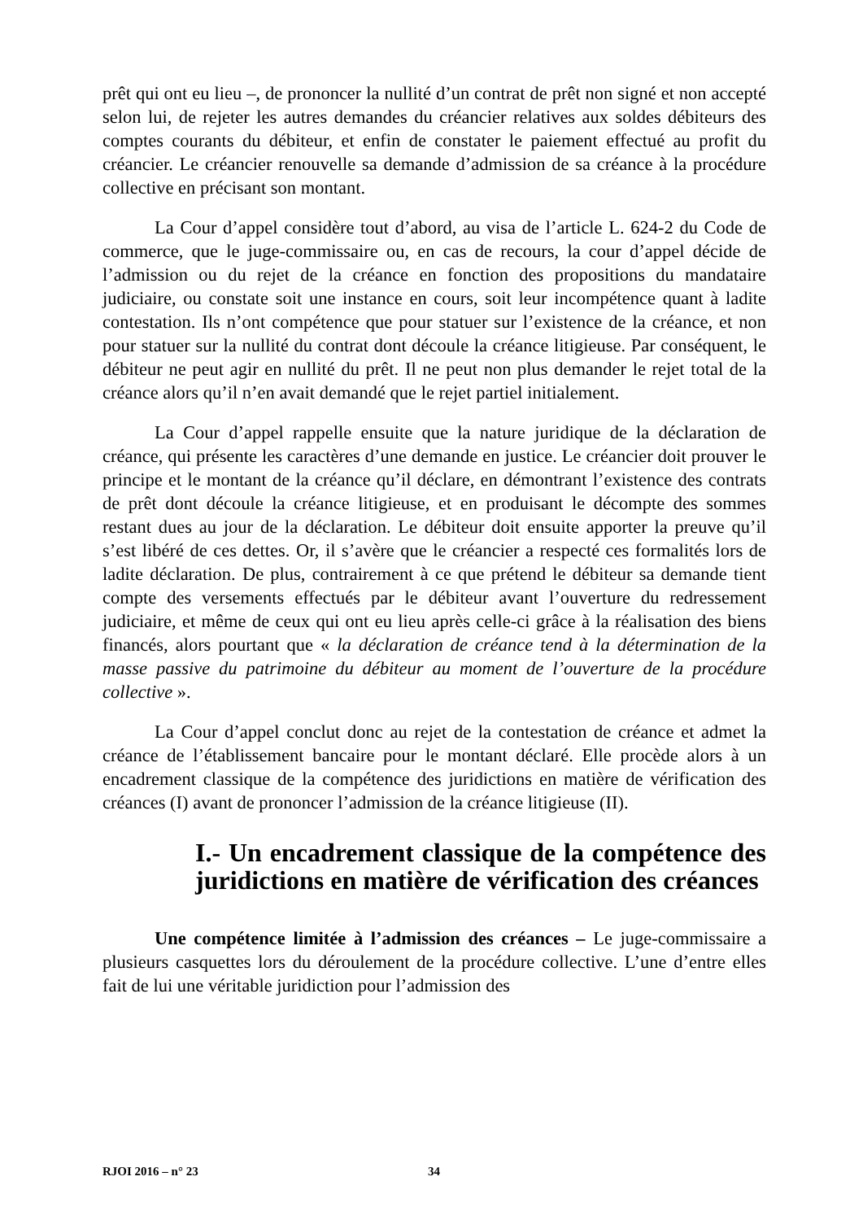prêt qui ont eu lieu –, de prononcer la nullité d’un contrat de prêt non signé et non accepté selon lui, de rejeter les autres demandes du créancier relatives aux soldes débiteurs des comptes courants du débiteur, et enfin de constater le paiement effectué au profit du créancier. Le créancier renouvelle sa demande d’admission de sa créance à la procédure collective en précisant son montant.
La Cour d’appel considère tout d’abord, au visa de l’article L. 624-2 du Code de commerce, que le juge-commissaire ou, en cas de recours, la cour d’appel décide de l’admission ou du rejet de la créance en fonction des propositions du mandataire judiciaire, ou constate soit une instance en cours, soit leur incompétence quant à ladite contestation. Ils n’ont compétence que pour statuer sur l’existence de la créance, et non pour statuer sur la nullité du contrat dont découle la créance litigieuse. Par conséquent, le débiteur ne peut agir en nullité du prêt. Il ne peut non plus demander le rejet total de la créance alors qu’il n’en avait demandé que le rejet partiel initialement.
La Cour d’appel rappelle ensuite que la nature juridique de la déclaration de créance, qui présente les caractères d’une demande en justice. Le créancier doit prouver le principe et le montant de la créance qu’il déclare, en démontrant l’existence des contrats de prêt dont découle la créance litigieuse, et en produisant le décompte des sommes restant dues au jour de la déclaration. Le débiteur doit ensuite apporter la preuve qu’il s’est libéré de ces dettes. Or, il s’avère que le créancier a respecté ces formalités lors de ladite déclaration. De plus, contrairement à ce que prétend le débiteur sa demande tient compte des versements effectués par le débiteur avant l’ouverture du redressement judiciaire, et même de ceux qui ont eu lieu après celle-ci grâce à la réalisation des biens financés, alors pourtant que « la déclaration de créance tend à la détermination de la masse passive du patrimoine du débiteur au moment de l’ouverture de la procédure collective ».
La Cour d’appel conclut donc au rejet de la contestation de créance et admet la créance de l’établissement bancaire pour le montant déclaré. Elle procède alors à un encadrement classique de la compétence des juridictions en matière de vérification des créances (I) avant de prononcer l’admission de la créance litigieuse (II).
I.- Un encadrement classique de la compétence des juridictions en matière de vérification des créances
Une compétence limitée à l’admission des créances – Le juge-commissaire a plusieurs casquettes lors du déroulement de la procédure collective. L’une d’entre elles fait de lui une véritable juridiction pour l’admission des
RJOI 2016 – n° 23 34